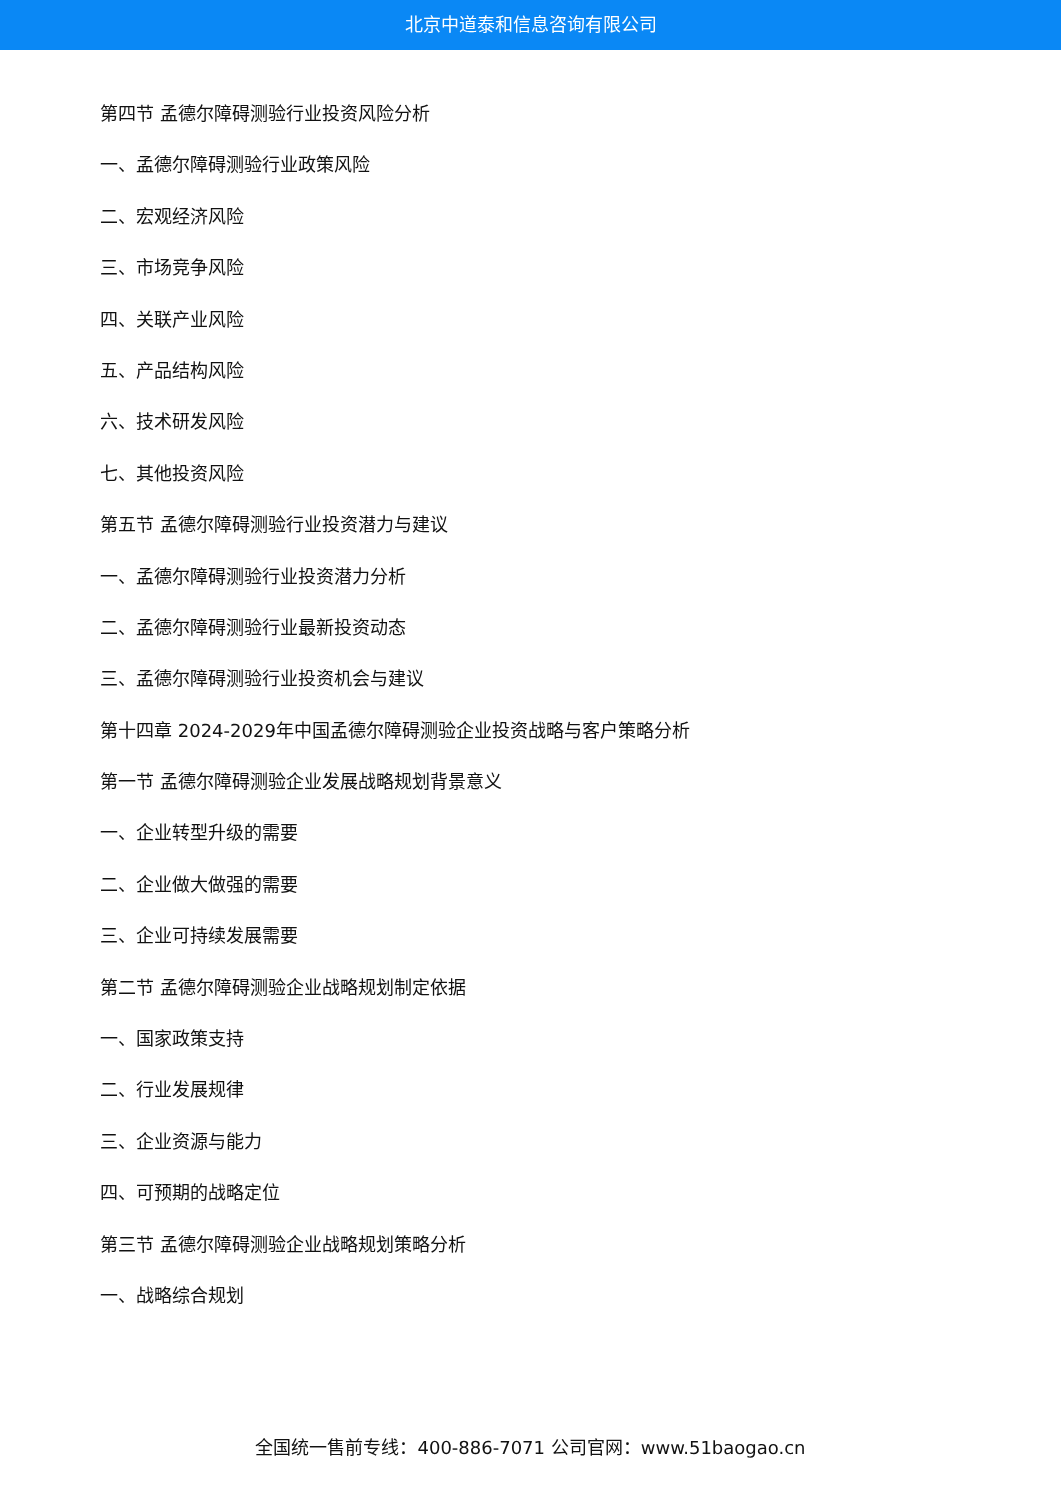北京中道泰和信息咨询有限公司
第四节 孟德尔障碍测验行业投资风险分析
一、孟德尔障碍测验行业政策风险
二、宏观经济风险
三、市场竞争风险
四、关联产业风险
五、产品结构风险
六、技术研发风险
七、其他投资风险
第五节 孟德尔障碍测验行业投资潜力与建议
一、孟德尔障碍测验行业投资潜力分析
二、孟德尔障碍测验行业最新投资动态
三、孟德尔障碍测验行业投资机会与建议
第十四章 2024-2029年中国孟德尔障碍测验企业投资战略与客户策略分析
第一节 孟德尔障碍测验企业发展战略规划背景意义
一、企业转型升级的需要
二、企业做大做强的需要
三、企业可持续发展需要
第二节 孟德尔障碍测验企业战略规划制定依据
一、国家政策支持
二、行业发展规律
三、企业资源与能力
四、可预期的战略定位
第三节 孟德尔障碍测验企业战略规划策略分析
一、战略综合规划
全国统一售前专线：400-886-7071 公司官网：www.51baogao.cn